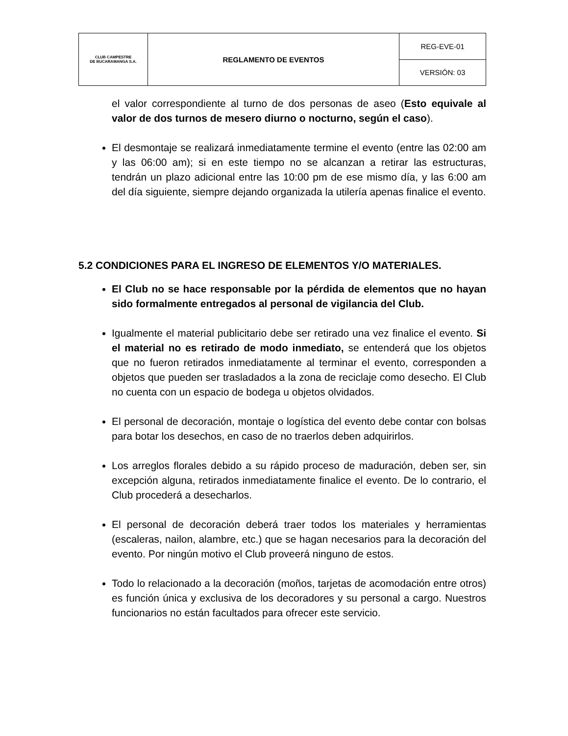| CLUB CAMPESTRE DE BUCARAMANGA S.A. | REGLAMENTO DE EVENTOS | REG-EVE-01 |
| | | VERSIÓN: 03 |
el valor correspondiente al turno de dos personas de aseo (Esto equivale al valor de dos turnos de mesero diurno o nocturno, según el caso).
El desmontaje se realizará inmediatamente termine el evento (entre las 02:00 am y las 06:00 am); si en este tiempo no se alcanzan a retirar las estructuras, tendrán un plazo adicional entre las 10:00 pm de ese mismo día, y las 6:00 am del día siguiente, siempre dejando organizada la utilería apenas finalice el evento.
5.2 CONDICIONES PARA EL INGRESO DE ELEMENTOS Y/O MATERIALES.
El Club no se hace responsable por la pérdida de elementos que no hayan sido formalmente entregados al personal de vigilancia del Club.
Igualmente el material publicitario debe ser retirado una vez finalice el evento. Si el material no es retirado de modo inmediato, se entenderá que los objetos que no fueron retirados inmediatamente al terminar el evento, corresponden a objetos que pueden ser trasladados a la zona de reciclaje como desecho. El Club no cuenta con un espacio de bodega u objetos olvidados.
El personal de decoración, montaje o logística del evento debe contar con bolsas para botar los desechos, en caso de no traerlos deben adquirirlos.
Los arreglos florales debido a su rápido proceso de maduración, deben ser, sin excepción alguna, retirados inmediatamente finalice el evento. De lo contrario, el Club procederá a desecharlos.
El personal de decoración deberá traer todos los materiales y herramientas (escaleras, nailon, alambre, etc.) que se hagan necesarios para la decoración del evento. Por ningún motivo el Club proveerá ninguno de estos.
Todo lo relacionado a la decoración (moños, tarjetas de acomodación entre otros) es función única y exclusiva de los decoradores y su personal a cargo. Nuestros funcionarios no están facultados para ofrecer este servicio.